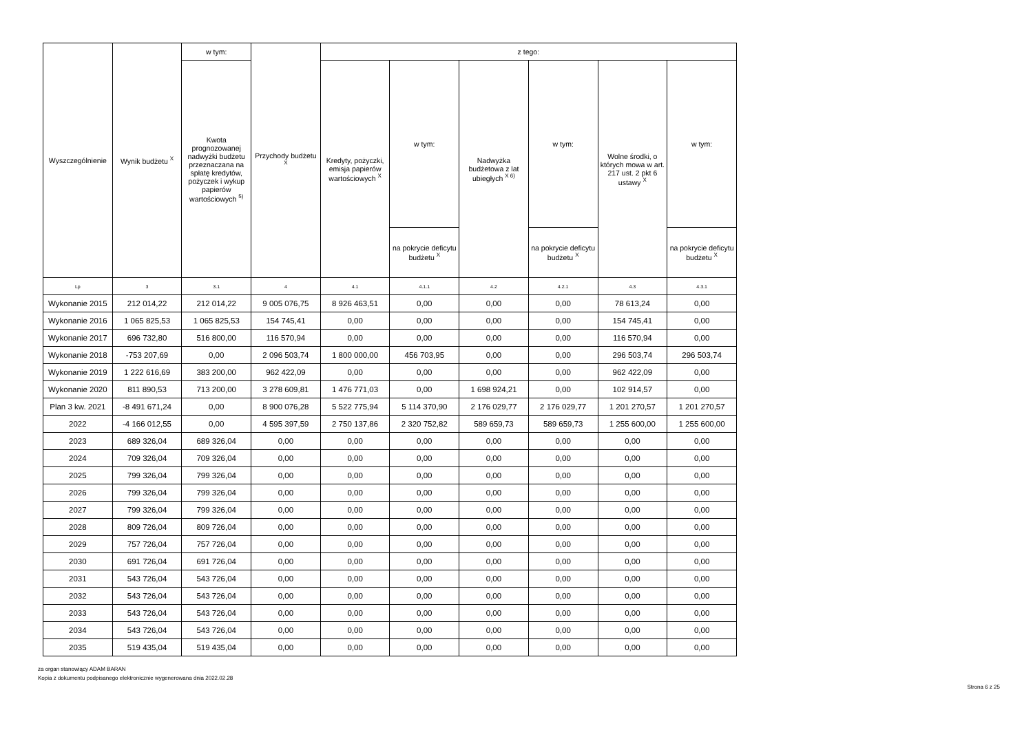| Wyszczególnienie | Wynik budżetu <sup>X</sup> | w tym: | Przychody budżetu <sup>X</sup> | z tego: | | | | | |
| --- | --- | --- | --- | --- | --- | --- | --- | --- | --- |
| | | Kwota prognozowanej nadwyżki budżetu przeznaczana na spłatę kredytów, pożyczek i wykup papierów wartościowych <sup>5)</sup> | | Kredyty, pożyczki, emisja papierów wartościowych <sup>X</sup> | w tym: | Nadwyżka budżetowa z lat ubiegłych <sup>X 6)</sup> | w tym: | Wolne środki, o których mowa w art. 217 ust. 2 pkt 6 ustawy <sup>X</sup> | w tym: |
| | | | | | na pokrycie deficytu budżetu <sup>X</sup> | | na pokrycie deficytu budżetu <sup>X</sup> | | na pokrycie deficytu budżetu <sup>X</sup> |
| Lp | 3 | 3.1 | 4 | 4.1 | 4.1.1 | 4.2 | 4.2.1 | 4.3 | 4.3.1 |
| Wykonanie 2015 | 212 014,22 | 212 014,22 | 9 005 076,75 | 8 926 463,51 | 0,00 | 0,00 | 0,00 | 78 613,24 | 0,00 |
| Wykonanie 2016 | 1 065 825,53 | 1 065 825,53 | 154 745,41 | 0,00 | 0,00 | 0,00 | 0,00 | 154 745,41 | 0,00 |
| Wykonanie 2017 | 696 732,80 | 516 800,00 | 116 570,94 | 0,00 | 0,00 | 0,00 | 0,00 | 116 570,94 | 0,00 |
| Wykonanie 2018 | -753 207,69 | 0,00 | 2 096 503,74 | 1 800 000,00 | 456 703,95 | 0,00 | 0,00 | 296 503,74 | 296 503,74 |
| Wykonanie 2019 | 1 222 616,69 | 383 200,00 | 962 422,09 | 0,00 | 0,00 | 0,00 | 0,00 | 962 422,09 | 0,00 |
| Wykonanie 2020 | 811 890,53 | 713 200,00 | 3 278 609,81 | 1 476 771,03 | 0,00 | 1 698 924,21 | 0,00 | 102 914,57 | 0,00 |
| Plan 3 kw. 2021 | -8 491 671,24 | 0,00 | 8 900 076,28 | 5 522 775,94 | 5 114 370,90 | 2 176 029,77 | 2 176 029,77 | 1 201 270,57 | 1 201 270,57 |
| 2022 | -4 166 012,55 | 0,00 | 4 595 397,59 | 2 750 137,86 | 2 320 752,82 | 589 659,73 | 589 659,73 | 1 255 600,00 | 1 255 600,00 |
| 2023 | 689 326,04 | 689 326,04 | 0,00 | 0,00 | 0,00 | 0,00 | 0,00 | 0,00 | 0,00 |
| 2024 | 709 326,04 | 709 326,04 | 0,00 | 0,00 | 0,00 | 0,00 | 0,00 | 0,00 | 0,00 |
| 2025 | 799 326,04 | 799 326,04 | 0,00 | 0,00 | 0,00 | 0,00 | 0,00 | 0,00 | 0,00 |
| 2026 | 799 326,04 | 799 326,04 | 0,00 | 0,00 | 0,00 | 0,00 | 0,00 | 0,00 | 0,00 |
| 2027 | 799 326,04 | 799 326,04 | 0,00 | 0,00 | 0,00 | 0,00 | 0,00 | 0,00 | 0,00 |
| 2028 | 809 726,04 | 809 726,04 | 0,00 | 0,00 | 0,00 | 0,00 | 0,00 | 0,00 | 0,00 |
| 2029 | 757 726,04 | 757 726,04 | 0,00 | 0,00 | 0,00 | 0,00 | 0,00 | 0,00 | 0,00 |
| 2030 | 691 726,04 | 691 726,04 | 0,00 | 0,00 | 0,00 | 0,00 | 0,00 | 0,00 | 0,00 |
| 2031 | 543 726,04 | 543 726,04 | 0,00 | 0,00 | 0,00 | 0,00 | 0,00 | 0,00 | 0,00 |
| 2032 | 543 726,04 | 543 726,04 | 0,00 | 0,00 | 0,00 | 0,00 | 0,00 | 0,00 | 0,00 |
| 2033 | 543 726,04 | 543 726,04 | 0,00 | 0,00 | 0,00 | 0,00 | 0,00 | 0,00 | 0,00 |
| 2034 | 543 726,04 | 543 726,04 | 0,00 | 0,00 | 0,00 | 0,00 | 0,00 | 0,00 | 0,00 |
| 2035 | 519 435,04 | 519 435,04 | 0,00 | 0,00 | 0,00 | 0,00 | 0,00 | 0,00 | 0,00 |
za organ stanowiący ADAM BARAN
Kopia z dokumentu podpisanego elektronicznie wygenerowana dnia 2022.02.28
Strona 6 z 25